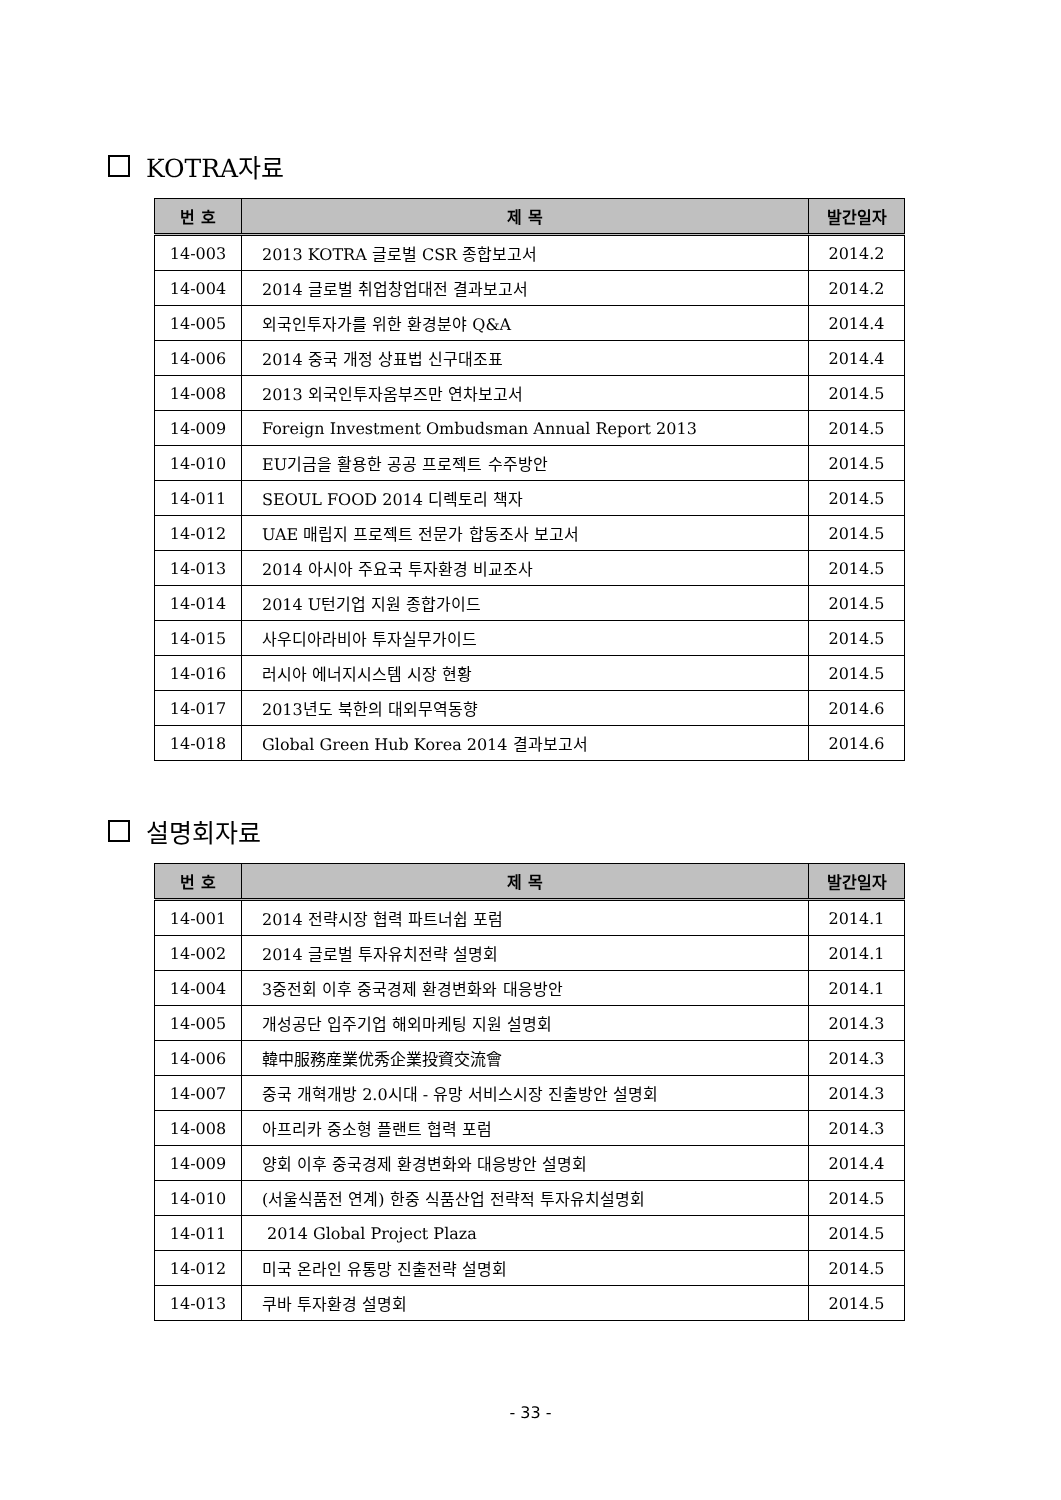KOTRA자료
| 번 호 | 제 목 | 발간일자 |
| --- | --- | --- |
| 14-003 | 2013 KOTRA 글로벌 CSR 종합보고서 | 2014.2 |
| 14-004 | 2014 글로벌 취업창업대전 결과보고서 | 2014.2 |
| 14-005 | 외국인투자가를 위한 환경분야 Q&A | 2014.4 |
| 14-006 | 2014 중국 개정 상표법 신구대조표 | 2014.4 |
| 14-008 | 2013 외국인투자옴부즈만 연차보고서 | 2014.5 |
| 14-009 | Foreign Investment Ombudsman Annual Report 2013 | 2014.5 |
| 14-010 | EU기금을 활용한 공공 프로젝트 수주방안 | 2014.5 |
| 14-011 | SEOUL FOOD 2014 디렉토리 책자 | 2014.5 |
| 14-012 | UAE 매립지 프로젝트 전문가 합동조사 보고서 | 2014.5 |
| 14-013 | 2014 아시아 주요국 투자환경 비교조사 | 2014.5 |
| 14-014 | 2014 U턴기업 지원 종합가이드 | 2014.5 |
| 14-015 | 사우디아라비아 투자실무가이드 | 2014.5 |
| 14-016 | 러시아 에너지시스템 시장 현황 | 2014.5 |
| 14-017 | 2013년도 북한의 대외무역동향 | 2014.6 |
| 14-018 | Global Green Hub Korea 2014 결과보고서 | 2014.6 |
설명회자료
| 번 호 | 제 목 | 발간일자 |
| --- | --- | --- |
| 14-001 | 2014 전략시장 협력 파트너쉽 포럼 | 2014.1 |
| 14-002 | 2014 글로벌 투자유치전략 설명회 | 2014.1 |
| 14-004 | 3중전회 이후 중국경제 환경변화와 대응방안 | 2014.1 |
| 14-005 | 개성공단 입주기업 해외마케팅 지원 설명회 | 2014.3 |
| 14-006 | 韓中服務産業优秀企業投資交流會 | 2014.3 |
| 14-007 | 중국 개혁개방 2.0시대 - 유망 서비스시장 진출방안 설명회 | 2014.3 |
| 14-008 | 아프리카 중소형 플랜트 협력 포럼 | 2014.3 |
| 14-009 | 양회 이후 중국경제 환경변화와 대응방안 설명회 | 2014.4 |
| 14-010 | (서울식품전 연계) 한중 식품산업 전략적 투자유치설명회 | 2014.5 |
| 14-011 | 2014 Global Project Plaza | 2014.5 |
| 14-012 | 미국 온라인 유통망 진출전략 설명회 | 2014.5 |
| 14-013 | 쿠바 투자환경 설명회 | 2014.5 |
- 33 -